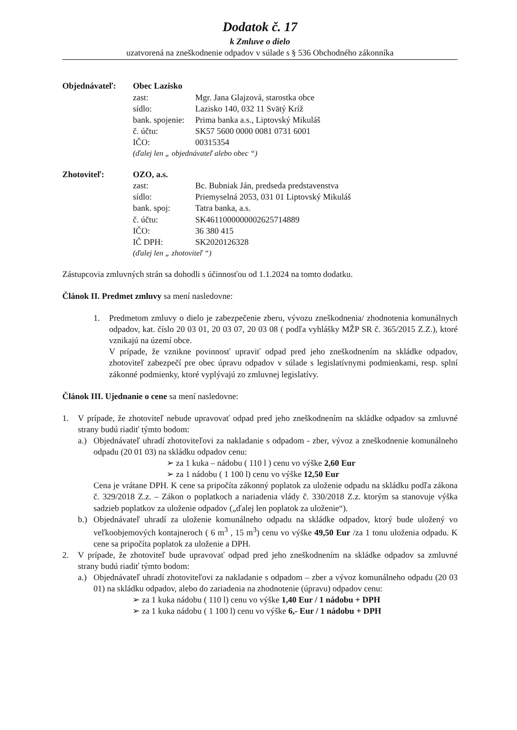Dodatok č. 17
k Zmluve o dielo
uzatvorená na zneškodnenie odpadov v súlade s § 536 Obchodného zákonníka
Objednávateľ: Obec Lazisko
| zast: | Mgr. Jana Glajzová, starostka obce |
| sídlo: | Lazisko 140, 032 11 Svätý Kríž |
| bank. spojenie: | Prima banka a.s., Liptovský Mikuláš |
| č. účtu: | SK57 5600 0000 0081 0731 6001 |
| IČO: | 00315354 |
(ďalej len „ objednávateľ alebo obec “)
Zhotoviteľ: OZO, a.s.
| zast: | Bc. Bubniak Ján, predseda predstavenstva |
| sídlo: | Priemyselná 2053, 031 01 Liptovský Mikuláš |
| bank. spoj: | Tatra banka, a.s. |
| č. účtu: | SK4611000000002625714889 |
| IČO: | 36 380 415 |
| IČ DPH: | SK2020126328 |
(ďalej len „ zhotoviteľ “)
Zástupcovia zmluvných strán sa dohodli s účinnosťou od 1.1.2024 na tomto dodatku.
Článok II. Predmet zmluvy sa mení nasledovne:
1. Predmetom zmluvy o dielo je zabezpečenie zberu, vývozu zneškodnenia/ zhodnotenia komunálnych odpadov, kat. číslo 20 03 01, 20 03 07, 20 03 08 ( podľa vyhlášky MŽP SR č. 365/2015 Z.Z.), ktoré vznikajú na území obce.
V prípade, že vznikne povinnosť upraviť odpad pred jeho zneškodnením na skládke odpadov, zhotoviteľ zabezpečí pre obec úpravu odpadov v súlade s legislatívnymi podmienkami, resp. splní zákonné podmienky, ktoré vyplývajú zo zmluvnej legislatívy.
Článok III. Ujednanie o cene sa mení nasledovne:
1. V prípade, že zhotoviteľ nebude upravovať odpad pred jeho zneškodnením na skládke odpadov sa zmluvné strany budú riadiť týmto bodom:
a.) Objednávateľ uhradí zhotoviteľovi za nakladanie s odpadom - zber, vývoz a zneškodnenie komunálneho odpadu (20 01 03) na skládku odpadov cenu:
➢ za 1 kuka – nádobu ( 110 l ) cenu vo výške 2,60 Eur
➢ za 1 nádobu ( 1 100 l) cenu vo výške 12,50 Eur
Cena je vrátane DPH. K cene sa pripočíta zákonný poplatok za uloženie odpadu na skládku podľa zákona č. 329/2018 Z.z. – Zákon o poplatkoch a nariadenia vlády č. 330/2018 Z.z. ktorým sa stanovuje výška sadzieb poplatkov za uloženie odpadov („ďalej len poplatok za uloženie“).
b.) Objednávateľ uhradí za uloženie komunálneho odpadu na skládke odpadov, ktorý bude uložený vo veľkoobjemových kontajneroch ( 6 m<sup>3</sup> , 15 m<sup>3</sup>) cenu vo výške 49,50 Eur /za 1 tonu uloženia odpadu. K cene sa pripočíta poplatok za uloženie a DPH.
2. V prípade, že zhotoviteľ bude upravovať odpad pred jeho zneškodnením na skládke odpadov sa zmluvné strany budú riadiť týmto bodom:
a.) Objednávateľ uhradí zhotoviteľovi za nakladanie s odpadom – zber a vývoz komunálneho odpadu (20 03 01) na skládku odpadov, alebo do zariadenia na zhodnotenie (úpravu) odpadov cenu:
➢ za 1 kuka nádobu ( 110 l) cenu vo výške 1,40 Eur / 1 nádobu + DPH
➢ za 1 kuka nádobu ( 1 100 l) cenu vo výške 6,- Eur / 1 nádobu + DPH